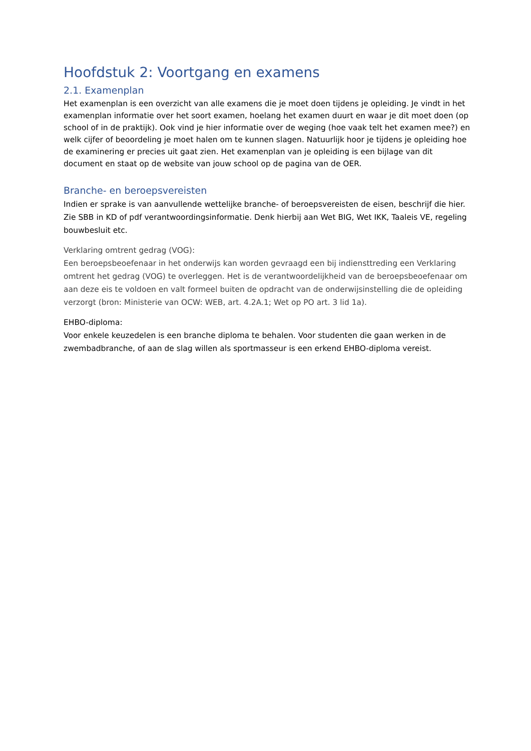Hoofdstuk 2: Voortgang en examens
2.1. Examenplan
Het examenplan is een overzicht van alle examens die je moet doen tijdens je opleiding. Je vindt in het examenplan informatie over het soort examen, hoelang het examen duurt en waar je dit moet doen (op school of in de praktijk). Ook vind je hier informatie over de weging (hoe vaak telt het examen mee?) en welk cijfer of beoordeling je moet halen om te kunnen slagen. Natuurlijk hoor je tijdens je opleiding hoe de examinering er precies uit gaat zien. Het examenplan van je opleiding is een bijlage van dit document en staat op de website van jouw school op de pagina van de OER.
Branche- en beroepsvereisten
Indien er sprake is van aanvullende wettelijke branche- of beroepsvereisten de eisen, beschrijf die hier. Zie SBB in KD of pdf verantwoordingsinformatie. Denk hierbij aan Wet BIG, Wet IKK, Taaleis VE, regeling bouwbesluit etc.
Verklaring omtrent gedrag (VOG):
Een beroepsbeoefenaar in het onderwijs kan worden gevraagd een bij indiensttreding een Verklaring omtrent het gedrag (VOG) te overleggen. Het is de verantwoordelijkheid van de beroepsbeoefenaar om aan deze eis te voldoen en valt formeel buiten de opdracht van de onderwijsinstelling die de opleiding verzorgt (bron: Ministerie van OCW: WEB, art. 4.2A.1; Wet op PO art. 3 lid 1a).
EHBO-diploma:
Voor enkele keuzedelen is een branche diploma te behalen. Voor studenten die gaan werken in de zwembadbranche, of aan de slag willen als sportmasseur is een erkend EHBO-diploma vereist.